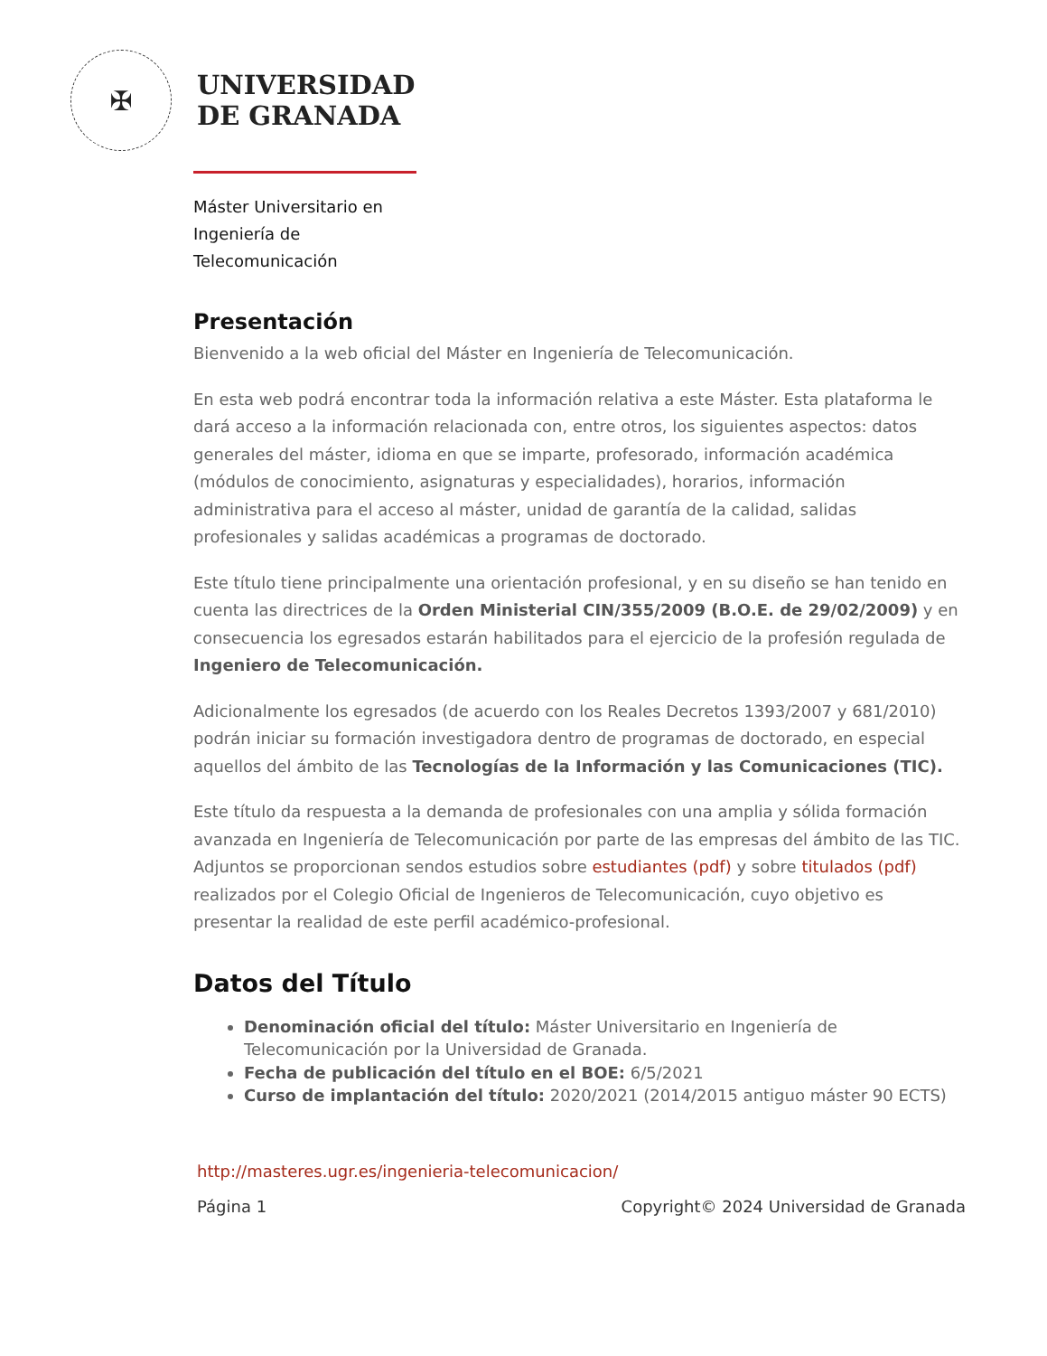✠
UNIVERSIDAD
DE GRANADA
Máster Universitario en
Ingeniería de
Telecomunicación
Presentación
Bienvenido a la web oficial del Máster en Ingeniería de Telecomunicación.
En esta web podrá encontrar toda la información relativa a este Máster. Esta plataforma le dará acceso a la información relacionada con, entre otros, los siguientes aspectos: datos generales del máster, idioma en que se imparte, profesorado, información académica (módulos de conocimiento, asignaturas y especialidades), horarios, información administrativa para el acceso al máster, unidad de garantía de la calidad, salidas profesionales y salidas académicas a programas de doctorado.
Este título tiene principalmente una orientación profesional, y en su diseño se han tenido en cuenta las directrices de la Orden Ministerial CIN/355/2009 (B.O.E. de 29/02/2009) y en consecuencia los egresados estarán habilitados para el ejercicio de la profesión regulada de Ingeniero de Telecomunicación.
Adicionalmente los egresados (de acuerdo con los Reales Decretos 1393/2007 y 681/2010) podrán iniciar su formación investigadora dentro de programas de doctorado, en especial aquellos del ámbito de las Tecnologías de la Información y las Comunicaciones (TIC).
Este título da respuesta a la demanda de profesionales con una amplia y sólida formación avanzada en Ingeniería de Telecomunicación por parte de las empresas del ámbito de las TIC. Adjuntos se proporcionan sendos estudios sobre estudiantes (pdf) y sobre titulados (pdf) realizados por el Colegio Oficial de Ingenieros de Telecomunicación, cuyo objetivo es presentar la realidad de este perfil académico-profesional.
Datos del Título
Denominación oficial del título: Máster Universitario en Ingeniería de Telecomunicación por la Universidad de Granada.
Fecha de publicación del título en el BOE: 6/5/2021
Curso de implantación del título: 2020/2021 (2014/2015 antiguo máster 90 ECTS)
http://masteres.ugr.es/ingenieria-telecomunicacion/
Página 1 Copyright© 2024 Universidad de Granada